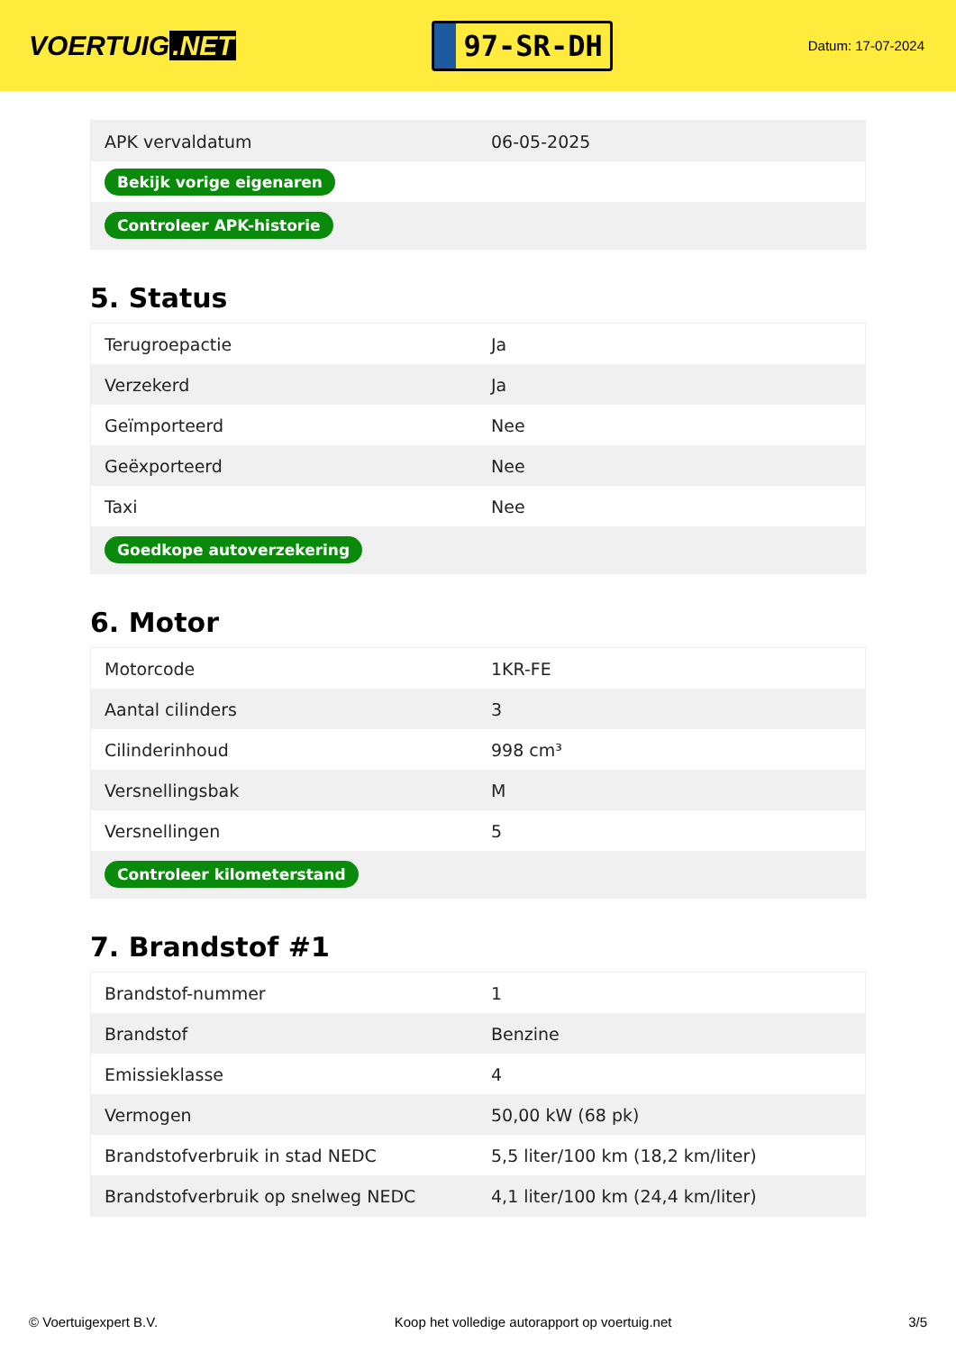VOERTUIG.NET
97-SR-DH
Datum: 17-07-2024
| APK vervaldatum | 06-05-2025 |
| Bekijk vorige eigenaren | |
| Controleer APK-historie | |
5. Status
| Terugroepactie | Ja |
| Verzekerd | Ja |
| Geïmporteerd | Nee |
| Geëxporteerd | Nee |
| Taxi | Nee |
| Goedkope autoverzekering | |
6. Motor
| Motorcode | 1KR-FE |
| Aantal cilinders | 3 |
| Cilinderinhoud | 998 cm³ |
| Versnellingsbak | M |
| Versnellingen | 5 |
| Controleer kilometerstand | |
7. Brandstof #1
| Brandstof-nummer | 1 |
| Brandstof | Benzine |
| Emissieklasse | 4 |
| Vermogen | 50,00 kW (68 pk) |
| Brandstofverbruik in stad NEDC | 5,5 liter/100 km (18,2 km/liter) |
| Brandstofverbruik op snelweg NEDC | 4,1 liter/100 km (24,4 km/liter) |
© Voertuigexpert B.V. Koop het volledige autorapport op voertuig.net 3/5